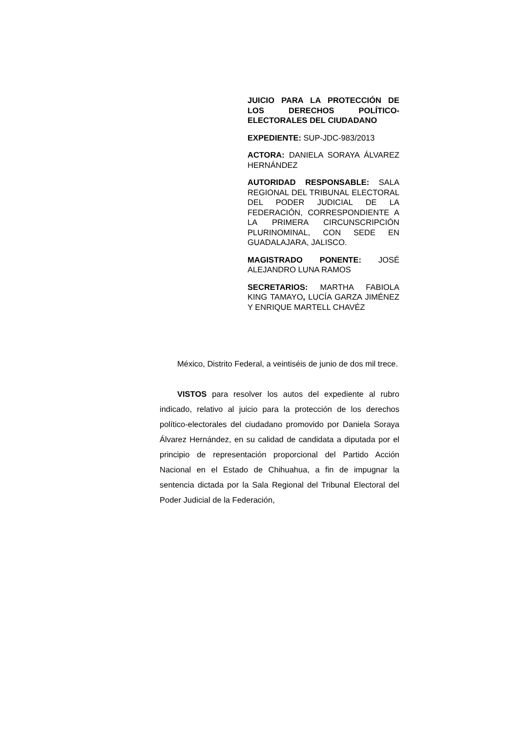JUICIO PARA LA PROTECCIÓN DE LOS DERECHOS POLÍTICO-ELECTORALES DEL CIUDADANO
EXPEDIENTE: SUP-JDC-983/2013
ACTORA: DANIELA SORAYA ÁLVAREZ HERNÁNDEZ
AUTORIDAD RESPONSABLE: SALA REGIONAL DEL TRIBUNAL ELECTORAL DEL PODER JUDICIAL DE LA FEDERACIÓN, CORRESPONDIENTE A LA PRIMERA CIRCUNSCRIPCIÓN PLURINOMINAL, CON SEDE EN GUADALAJARA, JALISCO.
MAGISTRADO PONENTE: JOSÉ ALEJANDRO LUNA RAMOS
SECRETARIOS: MARTHA FABIOLA KING TAMAYO, LUCÍA GARZA JIMÉNEZ Y ENRIQUE MARTELL CHAVÉZ
México, Distrito Federal, a veintiséis de junio de dos mil trece.
VISTOS para resolver los autos del expediente al rubro indicado, relativo al juicio para la protección de los derechos político-electorales del ciudadano promovido por Daniela Soraya Álvarez Hernández, en su calidad de candidata a diputada por el principio de representación proporcional del Partido Acción Nacional en el Estado de Chihuahua, a fin de impugnar la sentencia dictada por la Sala Regional del Tribunal Electoral del Poder Judicial de la Federación,